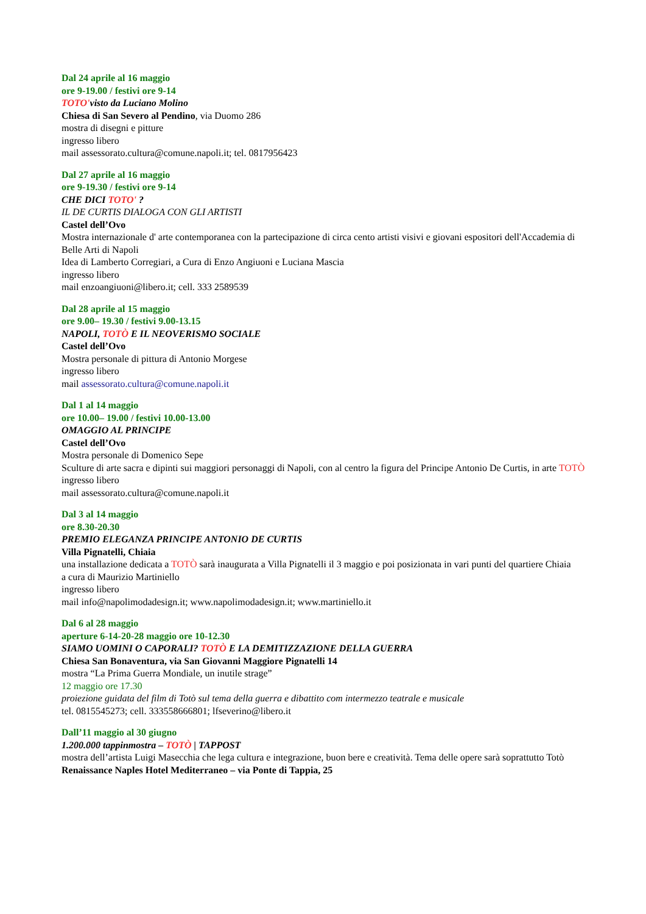Dal 24 aprile al 16 maggio
ore 9-19.00 / festivi ore 9-14
TOTO'visto da Luciano Molino
Chiesa di San Severo al Pendino, via Duomo 286
mostra di disegni e pitture
ingresso libero
mail assessorato.cultura@comune.napoli.it; tel. 0817956423
Dal 27 aprile al 16 maggio
ore 9-19.30 / festivi ore 9-14
CHE DICI TOTO' ?
IL DE CURTIS DIALOGA CON GLI ARTISTI
Castel dell’Ovo
Mostra internazionale d' arte contemporanea con la partecipazione di circa cento artisti visivi e giovani espositori dell'Accademia di Belle Arti di Napoli
Idea di Lamberto Corregiari, a Cura di Enzo Angiuoni e Luciana Mascia
ingresso libero
mail enzoangiuoni@libero.it; cell. 333 2589539
Dal 28 aprile al 15 maggio
ore 9.00– 19.30 / festivi 9.00-13.15
NAPOLI, TOTÒ E IL NEOVERISMO SOCIALE
Castel dell’Ovo
Mostra personale di pittura di Antonio Morgese
ingresso libero
mail assessorato.cultura@comune.napoli.it
Dal 1 al 14 maggio
ore 10.00– 19.00 / festivi 10.00-13.00
OMAGGIO AL PRINCIPE
Castel dell’Ovo
Mostra personale di Domenico Sepe
Sculture di arte sacra e dipinti sui maggiori personaggi di Napoli, con al centro la figura del Principe Antonio De Curtis, in arte TOTÒ
ingresso libero
mail assessorato.cultura@comune.napoli.it
Dal 3 al 14 maggio
ore 8.30-20.30
PREMIO ELEGANZA PRINCIPE ANTONIO DE CURTIS
Villa Pignatelli, Chiaia
una installazione dedicata a TOTÒ sarà inaugurata a Villa Pignatelli il 3 maggio e poi posizionata in vari punti del quartiere Chiaia
a cura di Maurizio Martiniello
ingresso libero
mail info@napolimodadesign.it; www.napolimodadesign.it; www.martiniello.it
Dal 6 al 28 maggio
aperture 6-14-20-28 maggio ore 10-12.30
SIAMO UOMINI O CAPORALI? TOTÒ E LA DEMITIZZAZIONE DELLA GUERRA
Chiesa San Bonaventura, via San Giovanni Maggiore Pignatelli 14
mostra “La Prima Guerra Mondiale, un inutile strage”
12 maggio ore 17.30
proiezione guidata del film di Totò sul tema della guerra e dibattito com intermezzo teatrale e musicale
tel. 0815545273; cell. 333558666801; lfseverino@libero.it
Dall’11 maggio al 30 giugno
1.200.000 tappinmostra – TOTÒ | TAPPOST
mostra dell’artista Luigi Masecchia che lega cultura e integrazione, buon bere e creatività. Tema delle opere sarà soprattutto Totò
Renaissance Naples Hotel Mediterraneo – via Ponte di Tappia, 25